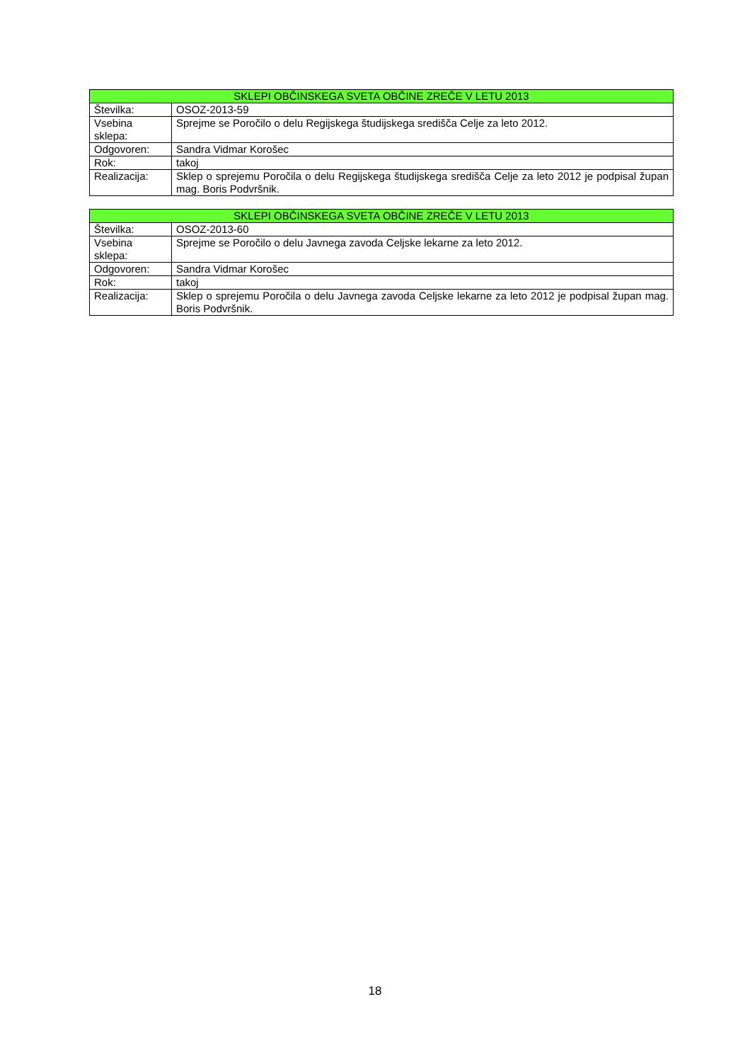| SKLEPI OBČINSKEGA SVETA OBČINE ZREČE V LETU 2013 | |
| --- | --- |
| Številka: | OSOZ-2013-59 |
| Vsebina sklepa: | Sprejme se Poročilo o delu Regijskega študijskega središča Celje za leto 2012. |
| Odgovoren: | Sandra Vidmar Korošec |
| Rok: | takoj |
| Realizacija: | Sklep o sprejemu Poročila o delu Regijskega študijskega središča Celje za leto 2012 je podpisal župan mag. Boris Podvršnik. |
| SKLEPI OBČINSKEGA SVETA OBČINE ZREČE V LETU 2013 | |
| --- | --- |
| Številka: | OSOZ-2013-60 |
| Vsebina sklepa: | Sprejme se Poročilo o delu Javnega zavoda Celjske lekarne za leto 2012. |
| Odgovoren: | Sandra Vidmar Korošec |
| Rok: | takoj |
| Realizacija: | Sklep o sprejemu Poročila o delu Javnega zavoda Celjske lekarne za leto 2012 je podpisal župan mag. Boris Podvršnik. |
18